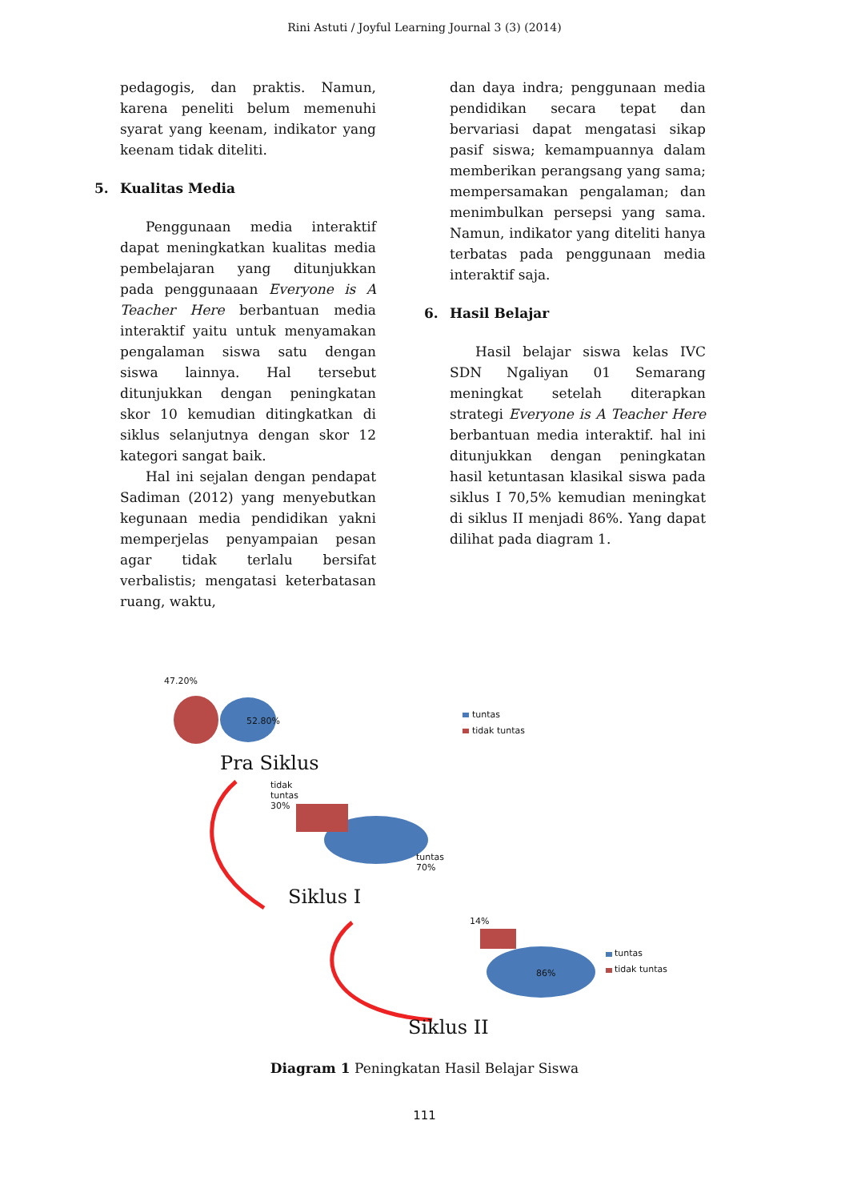Rini Astuti / Joyful Learning Journal 3 (3) (2014)
pedagogis, dan praktis. Namun, karena peneliti belum memenuhi syarat yang keenam, indikator yang keenam tidak diteliti.
5. Kualitas Media
Penggunaan media interaktif dapat meningkatkan kualitas media pembelajaran yang ditunjukkan pada penggunaaan Everyone is A Teacher Here berbantuan media interaktif yaitu untuk menyamakan pengalaman siswa satu dengan siswa lainnya. Hal tersebut ditunjukkan dengan peningkatan skor 10 kemudian ditingkatkan di siklus selanjutnya dengan skor 12 kategori sangat baik.
Hal ini sejalan dengan pendapat Sadiman (2012) yang menyebutkan kegunaan media pendidikan yakni memperjelas penyampaian pesan agar tidak terlalu bersifat verbalistis; mengatasi keterbatasan ruang, waktu,
dan daya indra; penggunaan media pendidikan secara tepat dan bervariasi dapat mengatasi sikap pasif siswa; kemampuannya dalam memberikan perangsang yang sama; mempersamakan pengalaman; dan menimbulkan persepsi yang sama. Namun, indikator yang diteliti hanya terbatas pada penggunaan media interaktif saja.
6. Hasil Belajar
Hasil belajar siswa kelas IVC SDN Ngaliyan 01 Semarang meningkat setelah diterapkan strategi Everyone is A Teacher Here berbantuan media interaktif. hal ini ditunjukkan dengan peningkatan hasil ketuntasan klasikal siswa pada siklus I 70,5% kemudian meningkat di siklus II menjadi 86%. Yang dapat dilihat pada diagram 1.
47.20%
52.80%
tuntas
tidak tuntas
Pra Siklus
tidak
tuntas
30%
tuntas
70%
Siklus I
14%
86%
tuntas
tidak tuntas
Siklus II
Diagram 1 Peningkatan Hasil Belajar Siswa
111